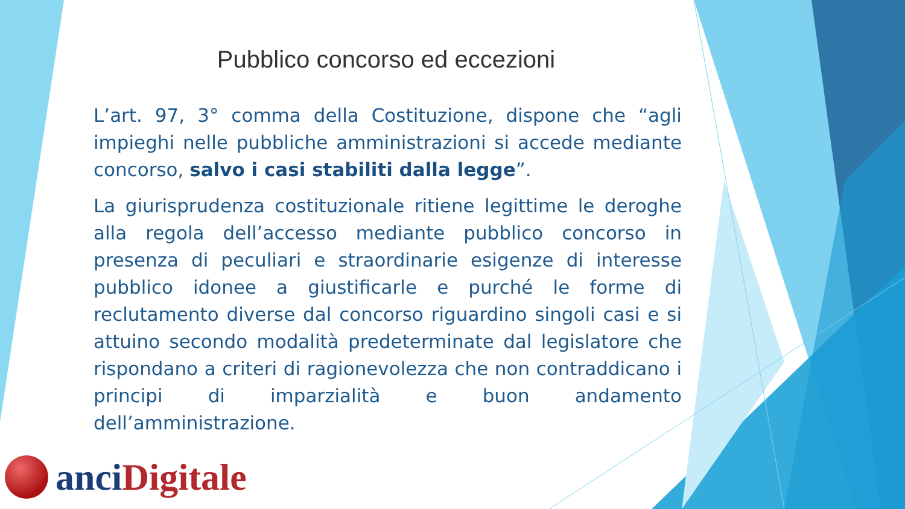Pubblico concorso ed eccezioni
L’art. 97, 3° comma della Costituzione, dispone che “agli impieghi nelle pubbliche amministrazioni si accede mediante concorso, salvo i casi stabiliti dalla legge”.
La giurisprudenza costituzionale ritiene legittime le deroghe alla regola dell’accesso mediante pubblico concorso in presenza di peculiari e straordinarie esigenze di interesse pubblico idonee a giustificarle e purché le forme di reclutamento diverse dal concorso riguardino singoli casi e si attuino secondo modalità predeterminate dal legislatore che rispondano a criteri di ragionevolezza che non contraddicano i principi di imparzialità e buon andamento dell’amministrazione.
anci Digitale